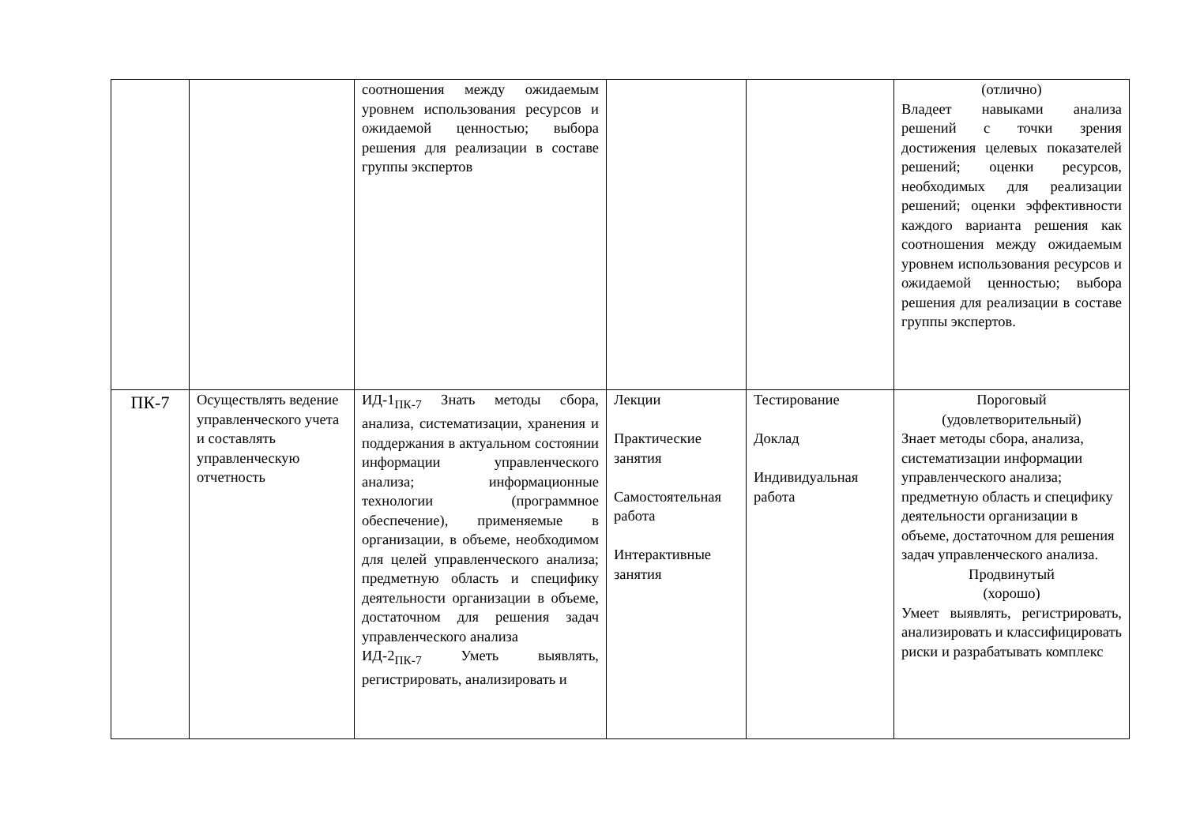| | | соотношения между ожидаемым уровнем использования ресурсов и ожидаемой ценностью; выбора решения для реализации в составе группы экспертов | | | (отлично) Владеет навыками анализа решений с точки зрения достижения целевых показателей решений; оценки ресурсов, необходимых для реализации решений; оценки эффективности каждого варианта решения как соотношения между ожидаемым уровнем использования ресурсов и ожидаемой ценностью; выбора решения для реализации в составе группы экспертов. |
| ПК-7 | Осуществлять ведение управленческого учета и составлять управленческую отчетность | ИД-1<sub>ПК-7</sub> Знать методы сбора, анализа, систематизации, хранения и поддержания в актуальном состоянии информации управленческого анализа; информационные технологии (программное обеспечение), применяемые в организации, в объеме, необходимом для целей управленческого анализа; предметную область и специфику деятельности организации в объеме, достаточном для решения задач управленческого анализа ИД-2<sub>ПК-7</sub> Уметь выявлять, регистрировать, анализировать и | Лекции Практические занятия Самостоятельная работа Интерактивные занятия | Тестирование Доклад Индивидуальная работа | Пороговый (удовлетворительный) Знает методы сбора, анализа, систематизации информации управленческого анализа; предметную область и специфику деятельности организации в объеме, достаточном для решения задач управленческого анализа. Продвинутый (хорошо) Умеет выявлять, регистрировать, анализировать и классифицировать риски и разрабатывать комплекс |